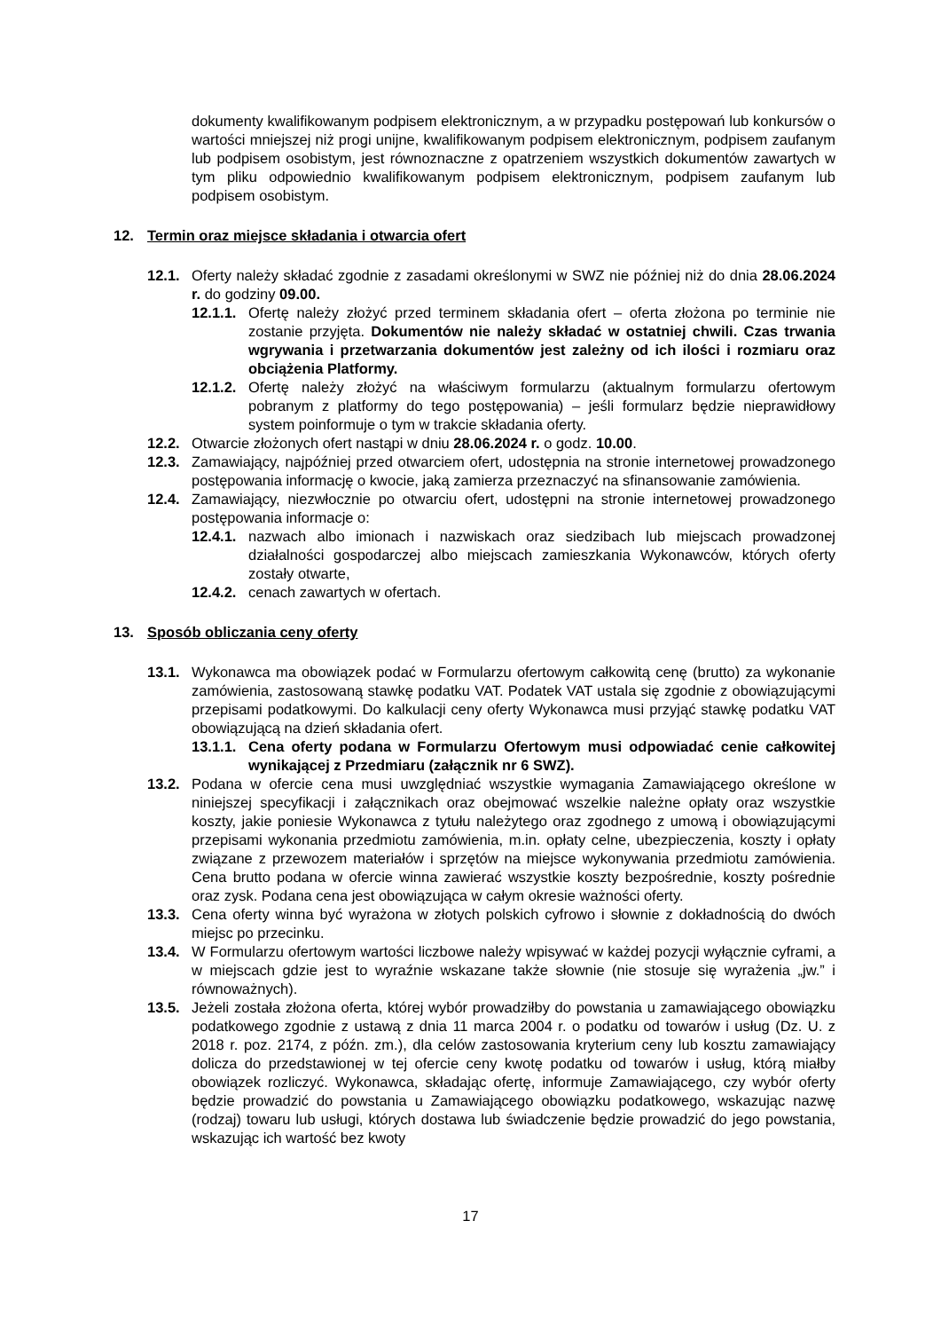dokumenty kwalifikowanym podpisem elektronicznym, a w przypadku postępowań lub konkursów o wartości mniejszej niż progi unijne, kwalifikowanym podpisem elektronicznym, podpisem zaufanym lub podpisem osobistym, jest równoznaczne z opatrzeniem wszystkich dokumentów zawartych w tym pliku odpowiednio kwalifikowanym podpisem elektronicznym, podpisem zaufanym lub podpisem osobistym.
12. Termin oraz miejsce składania i otwarcia ofert
12.1. Oferty należy składać zgodnie z zasadami określonymi w SWZ nie później niż do dnia 28.06.2024 r. do godziny 09.00.
12.1.1. Ofertę należy złożyć przed terminem składania ofert – oferta złożona po terminie nie zostanie przyjęta. Dokumentów nie należy składać w ostatniej chwili. Czas trwania wgrywania i przetwarzania dokumentów jest zależny od ich ilości i rozmiaru oraz obciążenia Platformy.
12.1.2. Ofertę należy złożyć na właściwym formularzu (aktualnym formularzu ofertowym pobranym z platformy do tego postępowania) – jeśli formularz będzie nieprawidłowy system poinformuje o tym w trakcie składania oferty.
12.2. Otwarcie złożonych ofert nastąpi w dniu 28.06.2024 r. o godz. 10.00.
12.3. Zamawiający, najpóźniej przed otwarciem ofert, udostępnia na stronie internetowej prowadzonego postępowania informację o kwocie, jaką zamierza przeznaczyć na sfinansowanie zamówienia.
12.4. Zamawiający, niezwłocznie po otwarciu ofert, udostępni na stronie internetowej prowadzonego postępowania informacje o:
12.4.1. nazwach albo imionach i nazwiskach oraz siedzibach lub miejscach prowadzonej działalności gospodarczej albo miejscach zamieszkania Wykonawców, których oferty zostały otwarte,
12.4.2. cenach zawartych w ofertach.
13. Sposób obliczania ceny oferty
13.1. Wykonawca ma obowiązek podać w Formularzu ofertowym całkowitą cenę (brutto) za wykonanie zamówienia, zastosowaną stawkę podatku VAT. Podatek VAT ustala się zgodnie z obowiązującymi przepisami podatkowymi. Do kalkulacji ceny oferty Wykonawca musi przyjąć stawkę podatku VAT obowiązującą na dzień składania ofert.
13.1.1. Cena oferty podana w Formularzu Ofertowym musi odpowiadać cenie całkowitej wynikającej z Przedmiaru (załącznik nr 6 SWZ).
13.2. Podana w ofercie cena musi uwzględniać wszystkie wymagania Zamawiającego określone w niniejszej specyfikacji i załącznikach oraz obejmować wszelkie należne opłaty oraz wszystkie koszty, jakie poniesie Wykonawca z tytułu należytego oraz zgodnego z umową i obowiązującymi przepisami wykonania przedmiotu zamówienia, m.in. opłaty celne, ubezpieczenia, koszty i opłaty związane z przewozem materiałów i sprzętów na miejsce wykonywania przedmiotu zamówienia. Cena brutto podana w ofercie winna zawierać wszystkie koszty bezpośrednie, koszty pośrednie oraz zysk. Podana cena jest obowiązująca w całym okresie ważności oferty.
13.3. Cena oferty winna być wyrażona w złotych polskich cyfrowo i słownie z dokładnością do dwóch miejsc po przecinku.
13.4. W Formularzu ofertowym wartości liczbowe należy wpisywać w każdej pozycji wyłącznie cyframi, a w miejscach gdzie jest to wyraźnie wskazane także słownie (nie stosuje się wyrażenia „jw.” i równoważnych).
13.5. Jeżeli została złożona oferta, której wybór prowadziłby do powstania u zamawiającego obowiązku podatkowego zgodnie z ustawą z dnia 11 marca 2004 r. o podatku od towarów i usług (Dz. U. z 2018 r. poz. 2174, z późn. zm.), dla celów zastosowania kryterium ceny lub kosztu zamawiający dolicza do przedstawionej w tej ofercie ceny kwotę podatku od towarów i usług, którą miałby obowiązek rozliczyć. Wykonawca, składając ofertę, informuje Zamawiającego, czy wybór oferty będzie prowadzić do powstania u Zamawiającego obowiązku podatkowego, wskazując nazwę (rodzaj) towaru lub usługi, których dostawa lub świadczenie będzie prowadzić do jego powstania, wskazując ich wartość bez kwoty
17